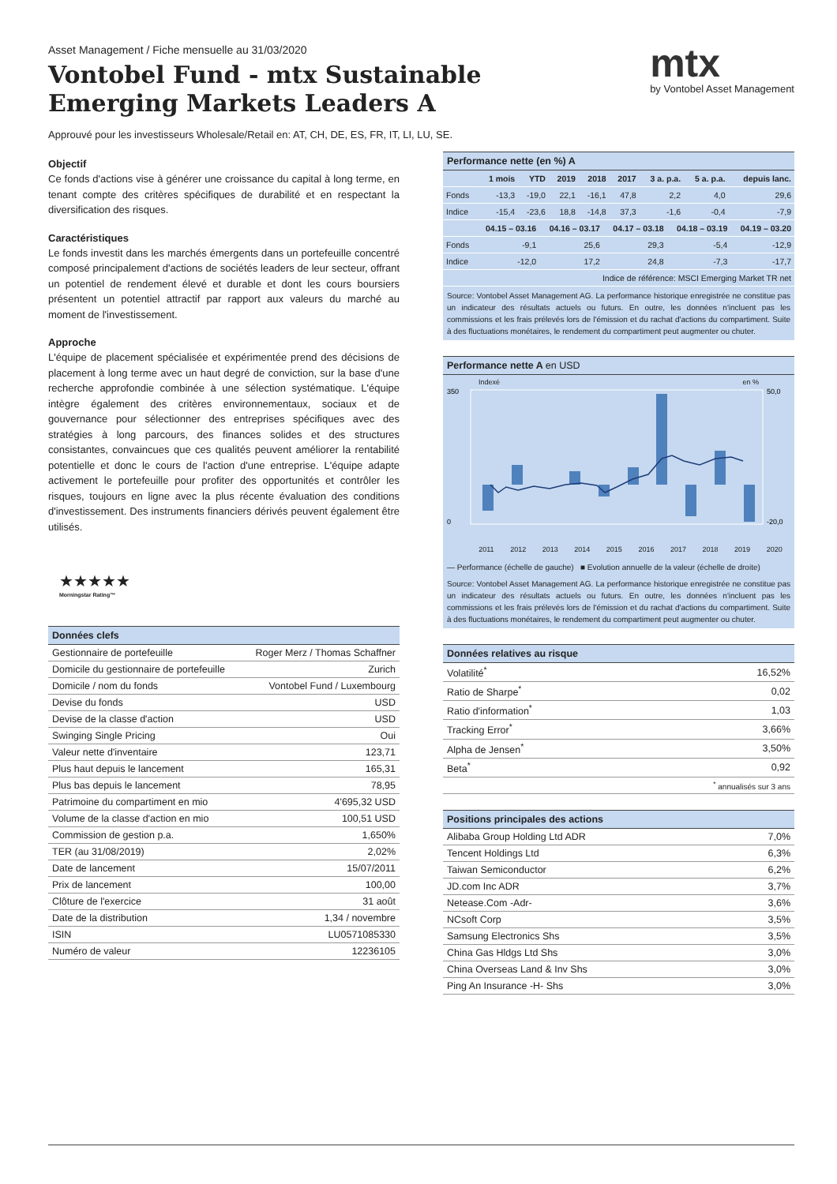Asset Management / Fiche mensuelle au 31/03/2020
Vontobel Fund - mtx Sustainable
Emerging Markets Leaders A
mtx
by Vontobel Asset Management
Approuvé pour les investisseurs Wholesale/Retail en: AT, CH, DE, ES, FR, IT, LI, LU, SE.
Objectif
Ce fonds d'actions vise à générer une croissance du capital à long terme, en tenant compte des critères spécifiques de durabilité et en respectant la diversification des risques.
Caractéristiques
Le fonds investit dans les marchés émergents dans un portefeuille concentré composé principalement d'actions de sociétés leaders de leur secteur, offrant un potentiel de rendement élevé et durable et dont les cours boursiers présentent un potentiel attractif par rapport aux valeurs du marché au moment de l'investissement.
Approche
L'équipe de placement spécialisée et expérimentée prend des décisions de placement à long terme avec un haut degré de conviction, sur la base d'une recherche approfondie combinée à une sélection systématique. L'équipe intègre également des critères environnementaux, sociaux et de gouvernance pour sélectionner des entreprises spécifiques avec des stratégies à long parcours, des finances solides et des structures consistantes, convaincues que ces qualités peuvent améliorer la rentabilité potentielle et donc le cours de l'action d'une entreprise. L'équipe adapte activement le portefeuille pour profiter des opportunités et contrôler les risques, toujours en ligne avec la plus récente évaluation des conditions d'investissement. Des instruments financiers dérivés peuvent également être utilisés.
★★★★★
Morningstar Rating™
Données clefs
| Gestionnaire de portefeuille | Roger Merz / Thomas Schaffner |
| Domicile du gestionnaire de portefeuille | Zurich |
| Domicile / nom du fonds | Vontobel Fund / Luxembourg |
| Devise du fonds | USD |
| Devise de la classe d'action | USD |
| Swinging Single Pricing | Oui |
| Valeur nette d'inventaire | 123,71 |
| Plus haut depuis le lancement | 165,31 |
| Plus bas depuis le lancement | 78,95 |
| Patrimoine du compartiment en mio | 4'695,32 USD |
| Volume de la classe d'action en mio | 100,51 USD |
| Commission de gestion p.a. | 1,650% |
| TER (au 31/08/2019) | 2,02% |
| Date de lancement | 15/07/2011 |
| Prix de lancement | 100,00 |
| Clôture de l'exercice | 31 août |
| Date de la distribution | 1,34 / novembre |
| ISIN | LU0571085330 |
| Numéro de valeur | 12236105 |
Performance nette (en %) A
| | 1 mois | YTD | 2019 | 2018 | 2017 | 3 a. p.a. | 5 a. p.a. | depuis lanc. |
| --- | --- | --- | --- | --- | --- | --- | --- | --- |
| Fonds | -13,3 | -19,0 | 22,1 | -16,1 | 47,8 | 2,2 | 4,0 | 29,6 |
| Indice | -15,4 | -23,6 | 18,8 | -14,8 | 37,3 | -1,6 | -0,4 | -7,9 |
| | 04.15 – 03.16 | 04.16 – 03.17 | 04.17 – 03.18 | 04.18 – 03.19 | 04.19 – 03.20 |
| --- | --- | --- | --- | --- | --- |
| Fonds | -9,1 | 25,6 | 29,3 | -5,4 | -12,9 |
| Indice | -12,0 | 17,2 | 24,8 | -7,3 | -17,7 |
| Indice de référence: MSCI Emerging Market TR net | | | | | |
Source: Vontobel Asset Management AG. La performance historique enregistrée ne constitue pas un indicateur des résultats actuels ou futurs. En outre, les données n'incluent pas les commissions et les frais prélevés lors de l'émission et du rachat d'actions du compartiment. Suite à des fluctuations monétaires, le rendement du compartiment peut augmenter ou chuter.
Performance nette A en USD
Indexé en %
350
0
50,0
-20,0
2011 2012 2013 2014 2015 2016 2017 2018 2019 2020
— Performance (échelle de gauche) ■ Evolution annuelle de la valeur (échelle de droite)
Source: Vontobel Asset Management AG. La performance historique enregistrée ne constitue pas un indicateur des résultats actuels ou futurs. En outre, les données n'incluent pas les commissions et les frais prélevés lors de l'émission et du rachat d'actions du compartiment. Suite à des fluctuations monétaires, le rendement du compartiment peut augmenter ou chuter.
Données relatives au risque
| Volatilité<sup>*</sup> | 16,52% |
| Ratio de Sharpe<sup>*</sup> | 0,02 |
| Ratio d'information<sup>*</sup> | 1,03 |
| Tracking Error<sup>*</sup> | 3,66% |
| Alpha de Jensen<sup>*</sup> | 3,50% |
| Beta<sup>*</sup> | 0,92 |
| <sup>*</sup> annualisés sur 3 ans | |
Positions principales des actions
| Alibaba Group Holding Ltd ADR | 7,0% |
| Tencent Holdings Ltd | 6,3% |
| Taiwan Semiconductor | 6,2% |
| JD.com Inc ADR | 3,7% |
| Netease.Com -Adr- | 3,6% |
| NCsoft Corp | 3,5% |
| Samsung Electronics Shs | 3,5% |
| China Gas Hldgs Ltd Shs | 3,0% |
| China Overseas Land & Inv Shs | 3,0% |
| Ping An Insurance -H- Shs | 3,0% |